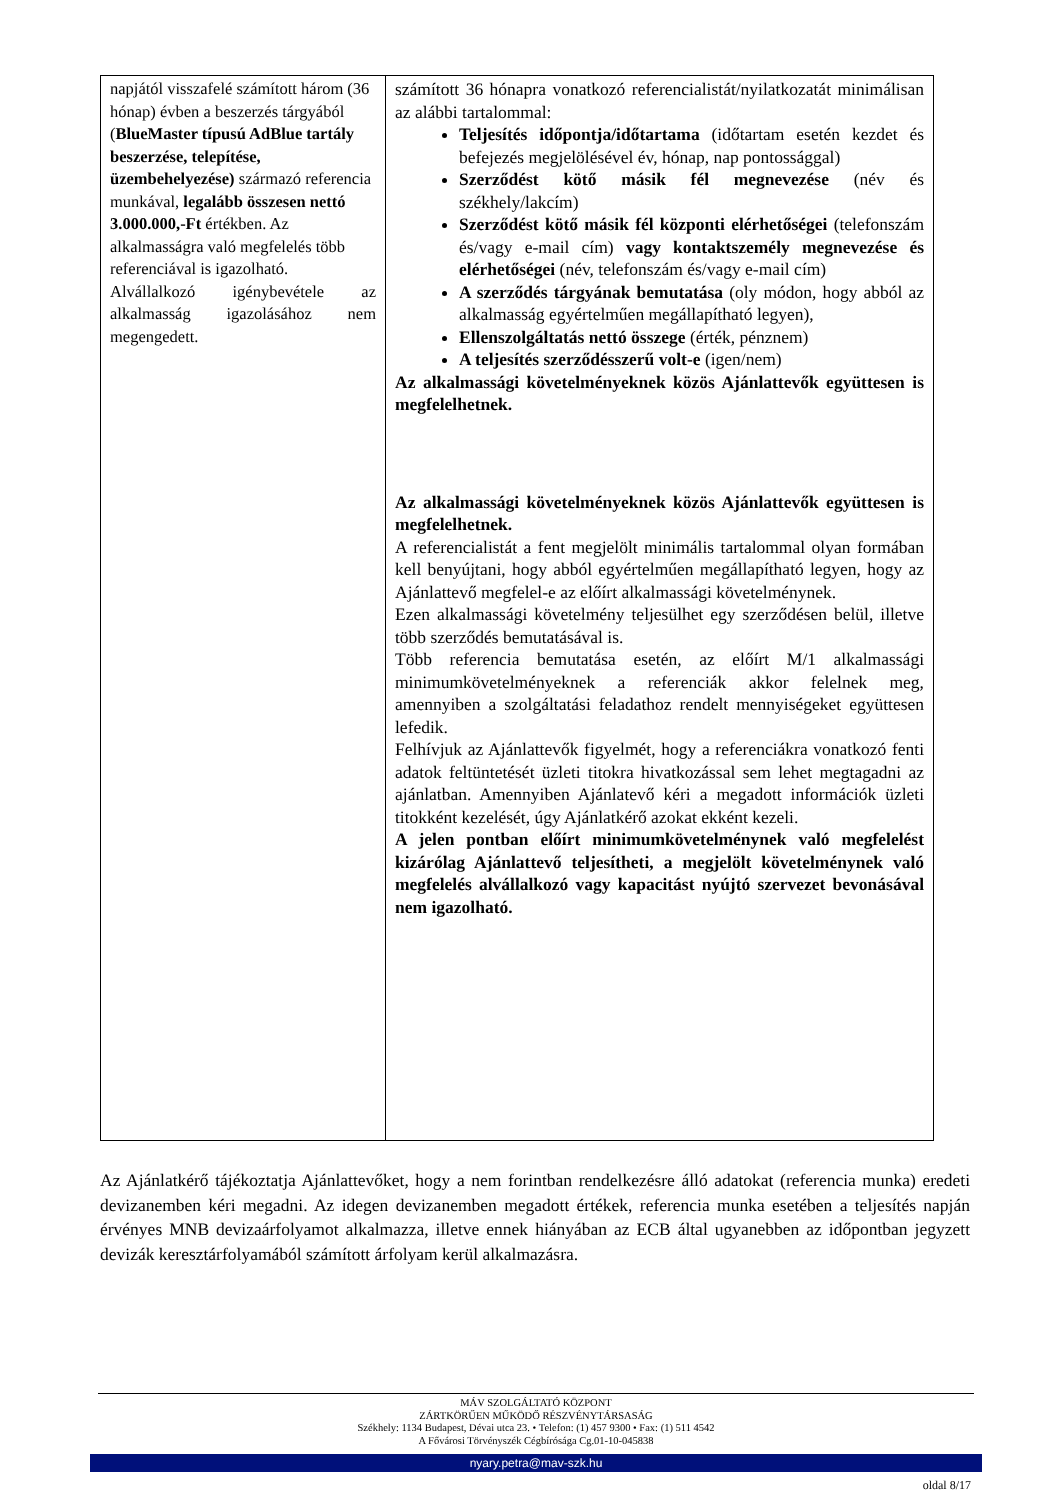| napjától visszafelé számított három (36 hónap) évben a beszerzés tárgyából ( BlueMaster típusú AdBlue tartály beszerzése, telepítése, üzembehelyezése) származó referencia munkával, legalább összesen nettó 3.000.000,-Ft értékben. Az alkalmasságra való megfelelés több referenciával is igazolható. Alvállalkozó igénybevétele az alkalmasság igazolásához nem megengedett. | számított 36 hónapra vonatkozó referencialistát/nyilatkozatát minimálisan az alábbi tartalommal: Teljesítés időpontja/időtartama (időtartam esetén kezdet és befejezés megjelölésével év, hónap, nap pontossággal) Szerződést kötő másik fél megnevezése (név és székhely/lakcím) Szerződést kötő másik fél központi elérhetőségei (telefonszám és/vagy e-mail cím) vagy kontaktszemély megnevezése és elérhetőségei (név, telefonszám és/vagy e-mail cím) A szerződés tárgyának bemutatása (oly módon, hogy abból az alkalmasság egyértelműen megállapítható legyen), Ellenszolgáltatás nettó összege (érték, pénznem) A teljesítés szerződésszerű volt-e (igen/nem) Az alkalmassági követelményeknek közös Ajánlattevők együttesen is megfelelhetnek. Az alkalmassági követelményeknek közös Ajánlattevők együttesen is megfelelhetnek. A referencialistát a fent megjelölt minimális tartalommal olyan formában kell benyújtani, hogy abból egyértelműen megállapítható legyen, hogy az Ajánlattevő megfelel-e az előírt alkalmassági követelménynek. Ezen alkalmassági követelmény teljesülhet egy szerződésen belül, illetve több szerződés bemutatásával is. Több referencia bemutatása esetén, az előírt M/1 alkalmassági minimumkövetelményeknek a referenciák akkor felelnek meg, amennyiben a szolgáltatási feladathoz rendelt mennyiségeket együttesen lefedik. Felhívjuk az Ajánlattevők figyelmét, hogy a referenciákra vonatkozó fenti adatok feltüntetését üzleti titokra hivatkozással sem lehet megtagadni az ajánlatban. Amennyiben Ajánlatevő kéri a megadott információk üzleti titokként kezelését, úgy Ajánlatkérő azokat ekként kezeli. A jelen pontban előírt minimumkövetelménynek való megfelelést kizárólag Ajánlattevő teljesítheti, a megjelölt követelménynek való megfelelés alvállalkozó vagy kapacitást nyújtó szervezet bevonásával nem igazolható. |
Az Ajánlatkérő tájékoztatja Ajánlattevőket, hogy a nem forintban rendelkezésre álló adatokat (referencia munka) eredeti devizanemben kéri megadni. Az idegen devizanemben megadott értékek, referencia munka esetében a teljesítés napján érvényes MNB devizaárfolyamot alkalmazza, illetve ennek hiányában az ECB által ugyanebben az időpontban jegyzett devizák keresztárfolyamából számított árfolyam kerül alkalmazásra.
MÁV SZOLGÁLTATÓ KÖZPONT
ZÁRTKÖRŰEN MŰKÖDŐ RÉSZVÉNYTÁRSASÁG
Székhely: 1134 Budapest, Dévai utca 23. • Telefon: (1) 457 9300 • Fax: (1) 511 4542
A Fővárosi Törvényszék Cégbírósága Cg.01-10-045838
nyary.petra@mav-szk.hu
oldal 8/17